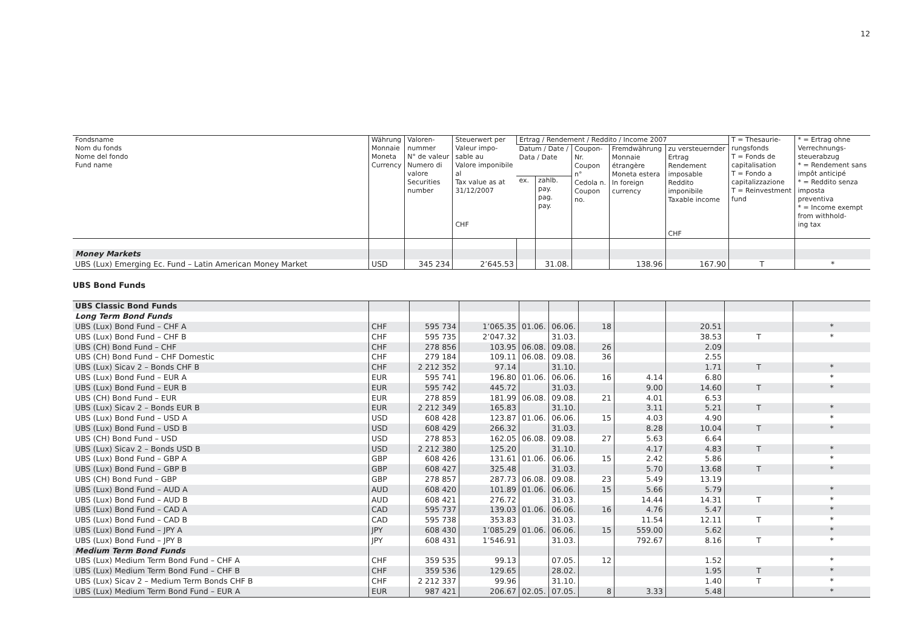12
| Fondsname Nom du fonds Nome del fondo Fund name | Währung Monnaie Moneta Currency | Valoren- nummer N° de valeur Numero di valore Securities number | Steuerwert per Valeur impo- sable au Valore imponibile al Tax value as at 31/12/2007 CHF | Ertrag / Rendement / Reddito / Income 2007 | | | | | T = Thesaurie- rungsfonds T = Fonds de capitalisation T = Fondo a capitalizzazione T = Reinvestment fund | * = Ertrag ohne Verrechnungs- steuerabzug * = Rendement sans impôt anticipé * = Reddito senza imposta preventiva * = Income exempt from withhold- ing tax |
| --- | --- | --- | --- | --- | --- | --- | --- | --- | --- | --- |
| | | | | Datum / Date / Data / Date | | Coupon- Nr. Coupon n° Cedola n. Coupon no. | Fremdwährung Monnaie étrangère Moneta estera In foreign currency | zu versteuernder Ertrag Rendement imposable Reddito imponibile Taxable income CHF | | |
| | | | | ex. | zahlb. pay. pag. pay. | | | | | |
| Money Markets | | | | | | | | | | |
| UBS (Lux) Emerging Ec. Fund – Latin American Money Market | USD | 345 234 | 2’645.53 | | 31.08. | | 138.96 | 167.90 | T | * |
UBS Bond Funds
| UBS Classic Bond Funds | | | | | | | | | | |
| Long Term Bond Funds | | | | | | | | | | |
| UBS (Lux) Bond Fund – CHF A | CHF | 595 734 | 1’065.35 | 01.06. | 06.06. | 18 | | 20.51 | | * |
| UBS (Lux) Bond Fund – CHF B | CHF | 595 735 | 2’047.32 | | 31.03. | | | 38.53 | T | * |
| UBS (CH) Bond Fund – CHF | CHF | 278 856 | 103.95 | 06.08. | 09.08. | 26 | | 2.09 | | |
| UBS (CH) Bond Fund – CHF Domestic | CHF | 279 184 | 109.11 | 06.08. | 09.08. | 36 | | 2.55 | | |
| UBS (Lux) Sicav 2 – Bonds CHF B | CHF | 2 212 352 | 97.14 | | 31.10. | | | 1.71 | T | * |
| UBS (Lux) Bond Fund – EUR A | EUR | 595 741 | 196.80 | 01.06. | 06.06. | 16 | 4.14 | 6.80 | | * |
| UBS (Lux) Bond Fund – EUR B | EUR | 595 742 | 445.72 | | 31.03. | | 9.00 | 14.60 | T | * |
| UBS (CH) Bond Fund – EUR | EUR | 278 859 | 181.99 | 06.08. | 09.08. | 21 | 4.01 | 6.53 | | |
| UBS (Lux) Sicav 2 – Bonds EUR B | EUR | 2 212 349 | 165.83 | | 31.10. | | 3.11 | 5.21 | T | * |
| UBS (Lux) Bond Fund – USD A | USD | 608 428 | 123.87 | 01.06. | 06.06. | 15 | 4.03 | 4.90 | | * |
| UBS (Lux) Bond Fund – USD B | USD | 608 429 | 266.32 | | 31.03. | | 8.28 | 10.04 | T | * |
| UBS (CH) Bond Fund – USD | USD | 278 853 | 162.05 | 06.08. | 09.08. | 27 | 5.63 | 6.64 | | |
| UBS (Lux) Sicav 2 – Bonds USD B | USD | 2 212 380 | 125.20 | | 31.10. | | 4.17 | 4.83 | T | * |
| UBS (Lux) Bond Fund – GBP A | GBP | 608 426 | 131.61 | 01.06. | 06.06. | 15 | 2.42 | 5.86 | | * |
| UBS (Lux) Bond Fund – GBP B | GBP | 608 427 | 325.48 | | 31.03. | | 5.70 | 13.68 | T | * |
| UBS (CH) Bond Fund – GBP | GBP | 278 857 | 287.73 | 06.08. | 09.08. | 23 | 5.49 | 13.19 | | |
| UBS (Lux) Bond Fund – AUD A | AUD | 608 420 | 101.89 | 01.06. | 06.06. | 15 | 5.66 | 5.79 | | * |
| UBS (Lux) Bond Fund – AUD B | AUD | 608 421 | 276.72 | | 31.03. | | 14.44 | 14.31 | T | * |
| UBS (Lux) Bond Fund – CAD A | CAD | 595 737 | 139.03 | 01.06. | 06.06. | 16 | 4.76 | 5.47 | | * |
| UBS (Lux) Bond Fund – CAD B | CAD | 595 738 | 353.83 | | 31.03. | | 11.54 | 12.11 | T | * |
| UBS (Lux) Bond Fund – JPY A | JPY | 608 430 | 1’085.29 | 01.06. | 06.06. | 15 | 559.00 | 5.62 | | * |
| UBS (Lux) Bond Fund – JPY B | JPY | 608 431 | 1’546.91 | | 31.03. | | 792.67 | 8.16 | T | * |
| Medium Term Bond Funds | | | | | | | | | | |
| UBS (Lux) Medium Term Bond Fund – CHF A | CHF | 359 535 | 99.13 | | 07.05. | 12 | | 1.52 | | * |
| UBS (Lux) Medium Term Bond Fund – CHF B | CHF | 359 536 | 129.65 | | 28.02. | | | 1.95 | T | * |
| UBS (Lux) Sicav 2 – Medium Term Bonds CHF B | CHF | 2 212 337 | 99.96 | | 31.10. | | | 1.40 | T | * |
| UBS (Lux) Medium Term Bond Fund – EUR A | EUR | 987 421 | 206.67 | 02.05. | 07.05. | 8 | 3.33 | 5.48 | | * |